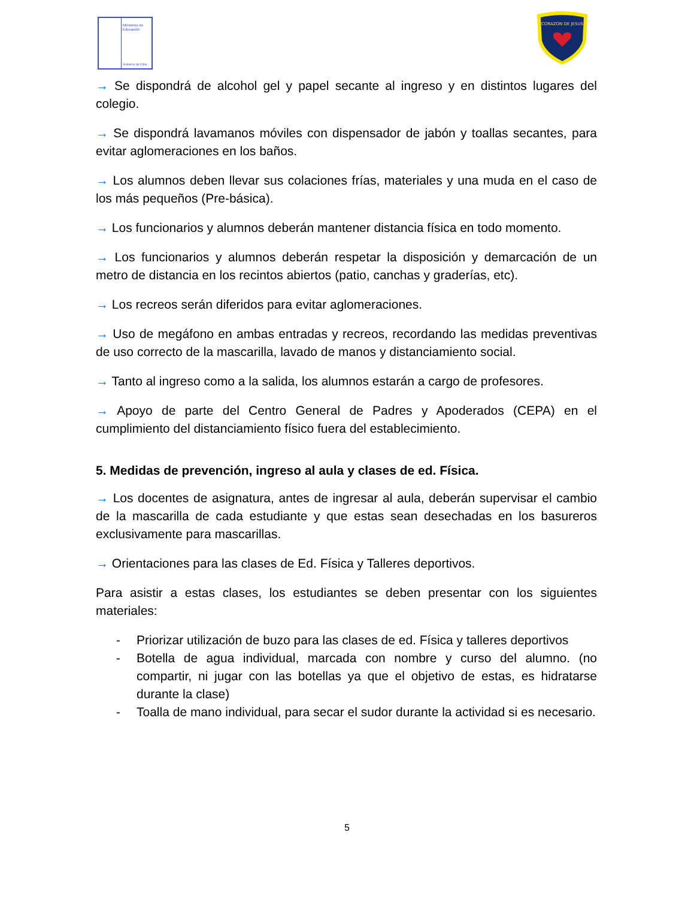Ministerio de
Educación
Gobierno de Chile
CORAZON DE JESUS
→ Se dispondrá de alcohol gel y papel secante al ingreso y en distintos lugares del colegio.
→ Se dispondrá lavamanos móviles con dispensador de jabón y toallas secantes, para evitar aglomeraciones en los baños.
→ Los alumnos deben llevar sus colaciones frías, materiales y una muda en el caso de los más pequeños (Pre-básica).
→ Los funcionarios y alumnos deberán mantener distancia física en todo momento.
→ Los funcionarios y alumnos deberán respetar la disposición y demarcación de un metro de distancia en los recintos abiertos (patio, canchas y graderías, etc).
→ Los recreos serán diferidos para evitar aglomeraciones.
→ Uso de megáfono en ambas entradas y recreos, recordando las medidas preventivas de uso correcto de la mascarilla, lavado de manos y distanciamiento social.
→ Tanto al ingreso como a la salida, los alumnos estarán a cargo de profesores.
→ Apoyo de parte del Centro General de Padres y Apoderados (CEPA) en el cumplimiento del distanciamiento físico fuera del establecimiento.
5. Medidas de prevención, ingreso al aula y clases de ed. Física.
→ Los docentes de asignatura, antes de ingresar al aula, deberán supervisar el cambio de la mascarilla de cada estudiante y que estas sean desechadas en los basureros exclusivamente para mascarillas.
→ Orientaciones para las clases de Ed. Física y Talleres deportivos.
Para asistir a estas clases, los estudiantes se deben presentar con los siguientes materiales:
- Priorizar utilización de buzo para las clases de ed. Física y talleres deportivos
- Botella de agua individual, marcada con nombre y curso del alumno. (no compartir, ni jugar con las botellas ya que el objetivo de estas, es hidratarse durante la clase)
- Toalla de mano individual, para secar el sudor durante la actividad si es necesario.
5